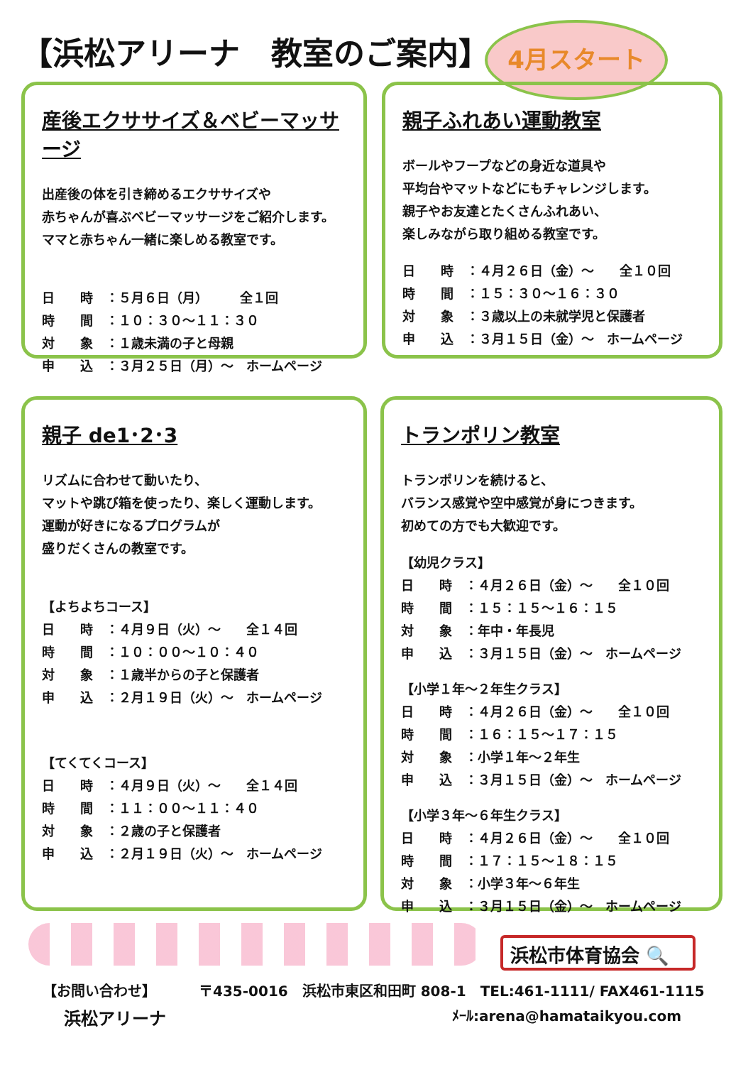【浜松アリーナ　教室のご案内】 4月スタート
産後エクササイズ＆ベビーマッサージ
出産後の体を引き締めるエクササイズや
赤ちゃんが喜ぶベビーマッサージをご紹介します。
ママと赤ちゃん一緒に楽しめる教室です。
日　　時 ：５月６日（月）　　　全１回
時　　間 ：１０：３０～１１：３０
対　　象 ：１歳未満の子と母親
申　　込 ：３月２５日（月）～　ホームページ
親子ふれあい運動教室
ボールやフープなどの身近な道具や
平均台やマットなどにもチャレンジします。
親子やお友達とたくさんふれあい、
楽しみながら取り組める教室です。
日　　時 ：４月２６日（金）～　　全１０回
時　　間 ：１５：３０～１６：３０
対　　象 ：３歳以上の未就学児と保護者
申　　込 ：３月１５日（金）～　ホームページ
親子 de1･2･3
リズムに合わせて動いたり、
マットや跳び箱を使ったり、楽しく運動します。
運動が好きになるプログラムが
盛りだくさんの教室です。
【よちよちコース】
日　　時 ：４月９日（火）～　　全１４回
時　　間 ：１０：００～１０：４０
対　　象 ：１歳半からの子と保護者
申　　込 ：２月１９日（火）～　ホームページ
【てくてくコース】
日　　時 ：４月９日（火）～　　全１４回
時　　間 ：１１：００～１１：４０
対　　象 ：２歳の子と保護者
申　　込 ：２月１９日（火）～　ホームページ
トランポリン教室
トランポリンを続けると、
バランス感覚や空中感覚が身につきます。
初めての方でも大歓迎です。
【幼児クラス】
日　　時 ：４月２６日（金）～　　全１０回
時　　間 ：１５：１５～１６：１５
対　　象 ：年中・年長児
申　　込 ：３月１５日（金）～　ホームページ
【小学１年～２年生クラス】
日　　時 ：４月２６日（金）～　　全１０回
時　　間 ：１６：１５～１７：１５
対　　象 ：小学１年～２年生
申　　込 ：３月１５日（金）～　ホームページ
【小学３年～６年生クラス】
日　　時 ：４月２６日（金）～　　全１０回
時　　間 ：１７：１５～１８：１５
対　　象 ：小学３年～６年生
申　　込 ：３月１５日（金）～　ホームページ
浜松市体育協会 🔍
【お問い合わせ】 〒435-0016　浜松市東区和田町 808-1　TEL:461-1111/ FAX461-1115
浜松アリーナ ﾒｰﾙ:arena@hamataikyou.com